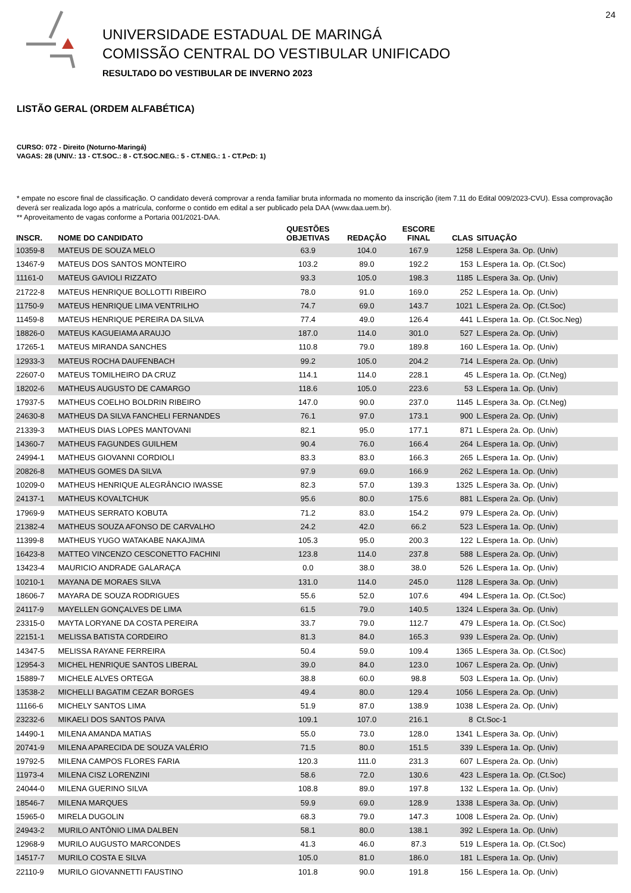24
UNIVERSIDADE ESTADUAL DE MARINGÁ
COMISSÃO CENTRAL DO VESTIBULAR UNIFICADO
RESULTADO DO VESTIBULAR DE INVERNO 2023
LISTÃO GERAL (ORDEM ALFABÉTICA)
CURSO: 072 - Direito (Noturno-Maringá)
VAGAS: 28 (UNIV.: 13 - CT.SOC.: 8 - CT.SOC.NEG.: 5 - CT.NEG.: 1 - CT.PcD: 1)
* empate no escore final de classificação. O candidato deverá comprovar a renda familiar bruta informada no momento da inscrição (item 7.11 do Edital 009/2023-CVU). Essa comprovação deverá ser realizada logo após a matrícula, conforme o contido em edital a ser publicado pela DAA (www.daa.uem.br).
** Aproveitamento de vagas conforme a Portaria 001/2021-DAA.
| INSCR. | NOME DO CANDIDATO | QUESTÕES OBJETIVAS | REDAÇÃO | ESCORE FINAL | CLAS | SITUAÇÃO |
| --- | --- | --- | --- | --- | --- | --- |
| 10359-8 | MATEUS DE SOUZA MELO | 63.9 | 104.0 | 167.9 | 1258 | L.Espera 3a. Op. (Univ) |
| 13467-9 | MATEUS DOS SANTOS MONTEIRO | 103.2 | 89.0 | 192.2 | 153 | L.Espera 1a. Op. (Ct.Soc) |
| 11161-0 | MATEUS GAVIOLI RIZZATO | 93.3 | 105.0 | 198.3 | 1185 | L.Espera 3a. Op. (Univ) |
| 21722-8 | MATEUS HENRIQUE BOLLOTTI RIBEIRO | 78.0 | 91.0 | 169.0 | 252 | L.Espera 1a. Op. (Univ) |
| 11750-9 | MATEUS HENRIQUE LIMA VENTRILHO | 74.7 | 69.0 | 143.7 | 1021 | L.Espera 2a. Op. (Ct.Soc) |
| 11459-8 | MATEUS HENRIQUE PEREIRA DA SILVA | 77.4 | 49.0 | 126.4 | 441 | L.Espera 1a. Op. (Ct.Soc.Neg) |
| 18826-0 | MATEUS KAGUEIAMA ARAUJO | 187.0 | 114.0 | 301.0 | 527 | L.Espera 2a. Op. (Univ) |
| 17265-1 | MATEUS MIRANDA SANCHES | 110.8 | 79.0 | 189.8 | 160 | L.Espera 1a. Op. (Univ) |
| 12933-3 | MATEUS ROCHA DAUFENBACH | 99.2 | 105.0 | 204.2 | 714 | L.Espera 2a. Op. (Univ) |
| 22607-0 | MATEUS TOMILHEIRO DA CRUZ | 114.1 | 114.0 | 228.1 | 45 | L.Espera 1a. Op. (Ct.Neg) |
| 18202-6 | MATHEUS AUGUSTO DE CAMARGO | 118.6 | 105.0 | 223.6 | 53 | L.Espera 1a. Op. (Univ) |
| 17937-5 | MATHEUS COELHO BOLDRIN RIBEIRO | 147.0 | 90.0 | 237.0 | 1145 | L.Espera 3a. Op. (Ct.Neg) |
| 24630-8 | MATHEUS DA SILVA FANCHELI FERNANDES | 76.1 | 97.0 | 173.1 | 900 | L.Espera 2a. Op. (Univ) |
| 21339-3 | MATHEUS DIAS LOPES MANTOVANI | 82.1 | 95.0 | 177.1 | 871 | L.Espera 2a. Op. (Univ) |
| 14360-7 | MATHEUS FAGUNDES GUILHEM | 90.4 | 76.0 | 166.4 | 264 | L.Espera 1a. Op. (Univ) |
| 24994-1 | MATHEUS GIOVANNI CORDIOLI | 83.3 | 83.0 | 166.3 | 265 | L.Espera 1a. Op. (Univ) |
| 20826-8 | MATHEUS GOMES DA SILVA | 97.9 | 69.0 | 166.9 | 262 | L.Espera 1a. Op. (Univ) |
| 10209-0 | MATHEUS HENRIQUE ALEGRÂNCIO IWASSE | 82.3 | 57.0 | 139.3 | 1325 | L.Espera 3a. Op. (Univ) |
| 24137-1 | MATHEUS KOVALTCHUK | 95.6 | 80.0 | 175.6 | 881 | L.Espera 2a. Op. (Univ) |
| 17969-9 | MATHEUS SERRATO KOBUTA | 71.2 | 83.0 | 154.2 | 979 | L.Espera 2a. Op. (Univ) |
| 21382-4 | MATHEUS SOUZA AFONSO DE CARVALHO | 24.2 | 42.0 | 66.2 | 523 | L.Espera 1a. Op. (Univ) |
| 11399-8 | MATHEUS YUGO WATAKABE NAKAJIMA | 105.3 | 95.0 | 200.3 | 122 | L.Espera 1a. Op. (Univ) |
| 16423-8 | MATTEO VINCENZO CESCONETTO FACHINI | 123.8 | 114.0 | 237.8 | 588 | L.Espera 2a. Op. (Univ) |
| 13423-4 | MAURICIO ANDRADE GALARAÇA | 0.0 | 38.0 | 38.0 | 526 | L.Espera 1a. Op. (Univ) |
| 10210-1 | MAYANA DE MORAES SILVA | 131.0 | 114.0 | 245.0 | 1128 | L.Espera 3a. Op. (Univ) |
| 18606-7 | MAYARA DE SOUZA RODRIGUES | 55.6 | 52.0 | 107.6 | 494 | L.Espera 1a. Op. (Ct.Soc) |
| 24117-9 | MAYELLEN GONÇALVES DE LIMA | 61.5 | 79.0 | 140.5 | 1324 | L.Espera 3a. Op. (Univ) |
| 23315-0 | MAYTA LORYANE DA COSTA PEREIRA | 33.7 | 79.0 | 112.7 | 479 | L.Espera 1a. Op. (Ct.Soc) |
| 22151-1 | MELISSA BATISTA CORDEIRO | 81.3 | 84.0 | 165.3 | 939 | L.Espera 2a. Op. (Univ) |
| 14347-5 | MELISSA RAYANE FERREIRA | 50.4 | 59.0 | 109.4 | 1365 | L.Espera 3a. Op. (Ct.Soc) |
| 12954-3 | MICHEL HENRIQUE SANTOS LIBERAL | 39.0 | 84.0 | 123.0 | 1067 | L.Espera 2a. Op. (Univ) |
| 15889-7 | MICHELE ALVES ORTEGA | 38.8 | 60.0 | 98.8 | 503 | L.Espera 1a. Op. (Univ) |
| 13538-2 | MICHELLI BAGATIM CEZAR BORGES | 49.4 | 80.0 | 129.4 | 1056 | L.Espera 2a. Op. (Univ) |
| 11166-6 | MICHELY SANTOS LIMA | 51.9 | 87.0 | 138.9 | 1038 | L.Espera 2a. Op. (Univ) |
| 23232-6 | MIKAELI DOS SANTOS PAIVA | 109.1 | 107.0 | 216.1 | 8 | Ct.Soc-1 |
| 14490-1 | MILENA AMANDA MATIAS | 55.0 | 73.0 | 128.0 | 1341 | L.Espera 3a. Op. (Univ) |
| 20741-9 | MILENA APARECIDA DE SOUZA VALÉRIO | 71.5 | 80.0 | 151.5 | 339 | L.Espera 1a. Op. (Univ) |
| 19792-5 | MILENA CAMPOS FLORES FARIA | 120.3 | 111.0 | 231.3 | 607 | L.Espera 2a. Op. (Univ) |
| 11973-4 | MILENA CISZ LORENZINI | 58.6 | 72.0 | 130.6 | 423 | L.Espera 1a. Op. (Ct.Soc) |
| 24044-0 | MILENA GUERINO SILVA | 108.8 | 89.0 | 197.8 | 132 | L.Espera 1a. Op. (Univ) |
| 18546-7 | MILENA MARQUES | 59.9 | 69.0 | 128.9 | 1338 | L.Espera 3a. Op. (Univ) |
| 15965-0 | MIRELA DUGOLIN | 68.3 | 79.0 | 147.3 | 1008 | L.Espera 2a. Op. (Univ) |
| 24943-2 | MURILO ANTÔNIO LIMA DALBEN | 58.1 | 80.0 | 138.1 | 392 | L.Espera 1a. Op. (Univ) |
| 12968-9 | MURILO AUGUSTO MARCONDES | 41.3 | 46.0 | 87.3 | 519 | L.Espera 1a. Op. (Ct.Soc) |
| 14517-7 | MURILO COSTA E SILVA | 105.0 | 81.0 | 186.0 | 181 | L.Espera 1a. Op. (Univ) |
| 22110-9 | MURILO GIOVANNETTI FAUSTINO | 101.8 | 90.0 | 191.8 | 156 | L.Espera 1a. Op. (Univ) |